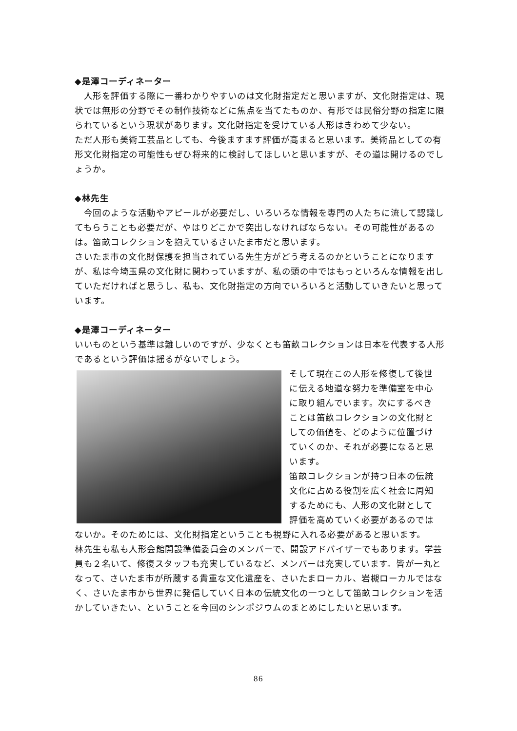◆是澤コーディネーター
　人形を評価する際に一番わかりやすいのは文化財指定だと思いますが、文化財指定は、現状では無形の分野でその制作技術などに焦点を当てたものか、有形では民俗分野の指定に限られているという現状があります。文化財指定を受けている人形はきわめて少ない。
ただ人形も美術工芸品としても、今後ますます評価が高まると思います。美術品としての有形文化財指定の可能性もぜひ将来的に検討してほしいと思いますが、その道は開けるのでしょうか。
◆林先生
　今回のような活動やアピールが必要だし、いろいろな情報を専門の人たちに流して認識してもらうことも必要だが、やはりどこかで突出しなければならない。その可能性があるのは。笛畝コレクションを抱えているさいたま市だと思います。
さいたま市の文化財保護を担当されている先生方がどう考えるのかということになりますが、私は今埼玉県の文化財に関わっていますが、私の頭の中ではもっといろんな情報を出していただければと思うし、私も、文化財指定の方向でいろいろと活動していきたいと思っています。
◆是澤コーディネーター
いいものという基準は難しいのですが、少なくとも笛畝コレクションは日本を代表する人形であるという評価は揺るがないでしょう。
そして現在この人形を修復して後世に伝える地道な努力を準備室を中心に取り組んでいます。次にするべきことは笛畝コレクションの文化財としての価値を、どのように位置づけていくのか、それが必要になると思います。
笛畝コレクションが持つ日本の伝統文化に占める役割を広く社会に周知するためにも、人形の文化財として評価を高めていく必要があるのではないか。そのためには、文化財指定ということも視野に入れる必要があると思います。
林先生も私も人形会館開設準備委員会のメンバーで、開設アドバイザーでもあります。学芸員も２名いて、修復スタッフも充実しているなど、メンバーは充実しています。皆が一丸となって、さいたま市が所蔵する貴重な文化遺産を、さいたまローカル、岩槻ローカルではなく、さいたま市から世界に発信していく日本の伝統文化の一つとして笛畝コレクションを活かしていきたい、ということを今回のシンポジウムのまとめにしたいと思います。
86